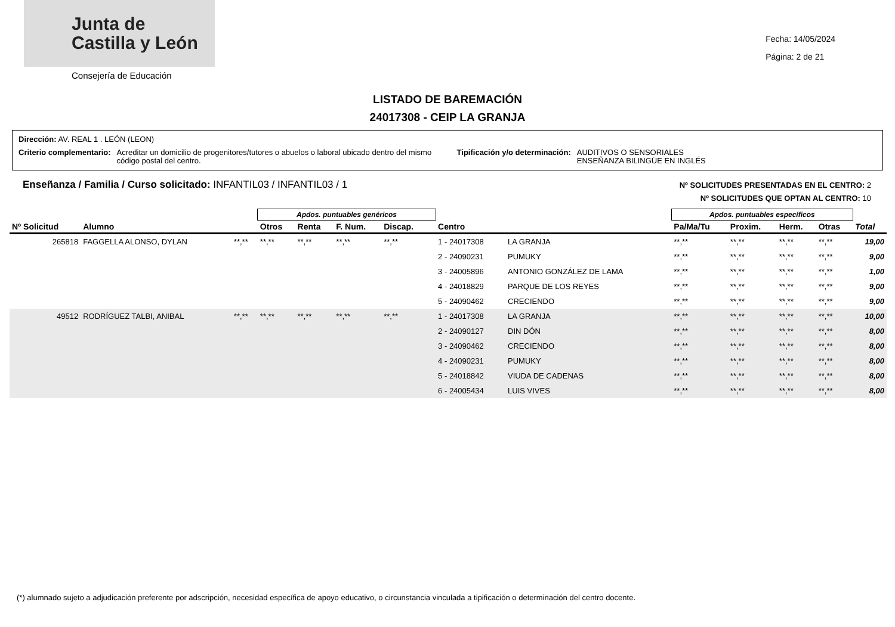Junta de
Castilla y León
Consejería de Educación
Fecha: 14/05/2024
Página: 2 de 21
LISTADO DE BAREMACIÓN
24017308 - CEIP LA GRANJA
Dirección: AV. REAL 1 . LEÓN (LEON)
Criterio complementario: Acreditar un domicilio de progenitores/tutores o abuelos o laboral ubicado dentro del mismo código postal del centro. Tipificación y/o determinación: AUDITIVOS O SENSORIALES
ENSEÑANZA BILINGÜE EN INGLÉS
Enseñanza / Familia / Curso solicitado: INFANTIL03 / INFANTIL03 / 1
Nº SOLICITUDES PRESENTADAS EN EL CENTRO: 2
Nº SOLICITUDES QUE OPTAN AL CENTRO: 10
| | | | Apdos. puntuables genéricos | | | | | | | Apdos. puntuables específicos | | | | |
| --- | --- | --- | --- | --- | --- | --- | --- | --- | --- | --- | --- | --- | --- | --- |
| Nº Solicitud | Alumno | | Otros | Renta | F. Num. | Discap. | | Centro | | Pa/Ma/Tu | Proxim. | Herm. | Otras | Total |
| 265818 | FAGGELLA ALONSO, DYLAN | **,** | **,** | **,** | **,** | **,** | | 1 - 24017308 | LA GRANJA | **,** | **,** | **,** | **,** | 19,00 |
| | | | | | | | | 2 - 24090231 | PUMUKY | **,** | **,** | **,** | **,** | 9,00 |
| | | | | | | | | 3 - 24005896 | ANTONIO GONZÁLEZ DE LAMA | **,** | **,** | **,** | **,** | 1,00 |
| | | | | | | | | 4 - 24018829 | PARQUE DE LOS REYES | **,** | **,** | **,** | **,** | 9,00 |
| | | | | | | | | 5 - 24090462 | CRECIENDO | **,** | **,** | **,** | **,** | 9,00 |
| 49512 | RODRÍGUEZ TALBI, ANIBAL | **,** | **,** | **,** | **,** | **,** | | 1 - 24017308 | LA GRANJA | **,** | **,** | **,** | **,** | 10,00 |
| | | | | | | | | 2 - 24090127 | DIN DÓN | **,** | **,** | **,** | **,** | 8,00 |
| | | | | | | | | 3 - 24090462 | CRECIENDO | **,** | **,** | **,** | **,** | 8,00 |
| | | | | | | | | 4 - 24090231 | PUMUKY | **,** | **,** | **,** | **,** | 8,00 |
| | | | | | | | | 5 - 24018842 | VIUDA DE CADENAS | **,** | **,** | **,** | **,** | 8,00 |
| | | | | | | | | 6 - 24005434 | LUIS VIVES | **,** | **,** | **,** | **,** | 8,00 |
(*) alumnado sujeto a adjudicación preferente por adscripción, necesidad específica de apoyo educativo, o circunstancia vinculada a tipificación o determinación del centro docente.